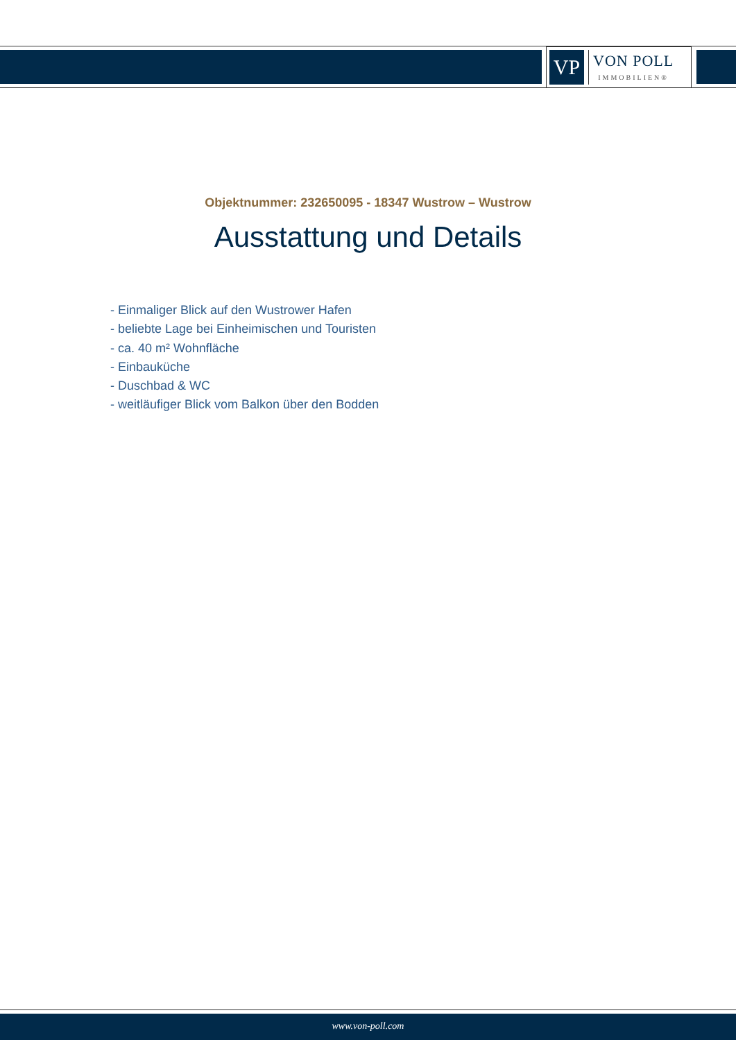VP
VON POLL
IMMOBILIEN®
Objektnummer: 232650095 - 18347 Wustrow – Wustrow
Ausstattung und Details
- Einmaliger Blick auf den Wustrower Hafen
- beliebte Lage bei Einheimischen und Touristen
- ca. 40 m² Wohnfläche
- Einbauküche
- Duschbad & WC
- weitläufiger Blick vom Balkon über den Bodden
www.von-poll.com